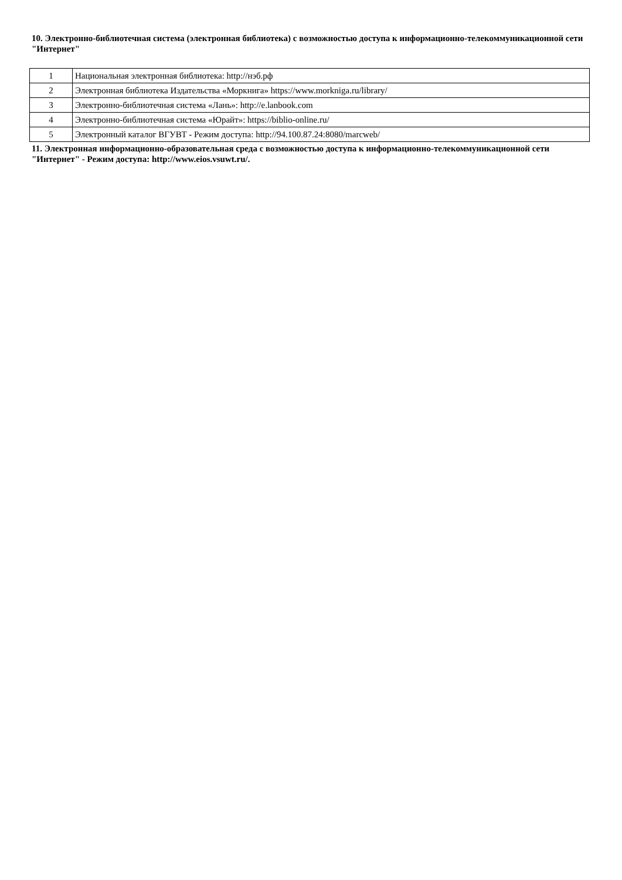10. Электронно-библиотечная система (электронная библиотека) с возможностью доступа к информационно-телекоммуникационной сети "Интернет"
| 1 | Национальная электронная библиотека: http://нэб.рф |
| 2 | Электронная библиотека Издательства «Моркнига» https://www.morkniga.ru/library/ |
| 3 | Электронно-библиотечная система «Лань»: http://e.lanbook.com |
| 4 | Электронно-библиотечная система «Юрайт»: https://biblio-online.ru/ |
| 5 | Электронный каталог ВГУВТ - Режим доступа: http://94.100.87.24:8080/marcweb/ |
11. Электронная информационно-образовательная среда с возможностью доступа к информационно-телекоммуникационной сети "Интернет" - Режим доступа: http://www.eios.vsuwt.ru/.